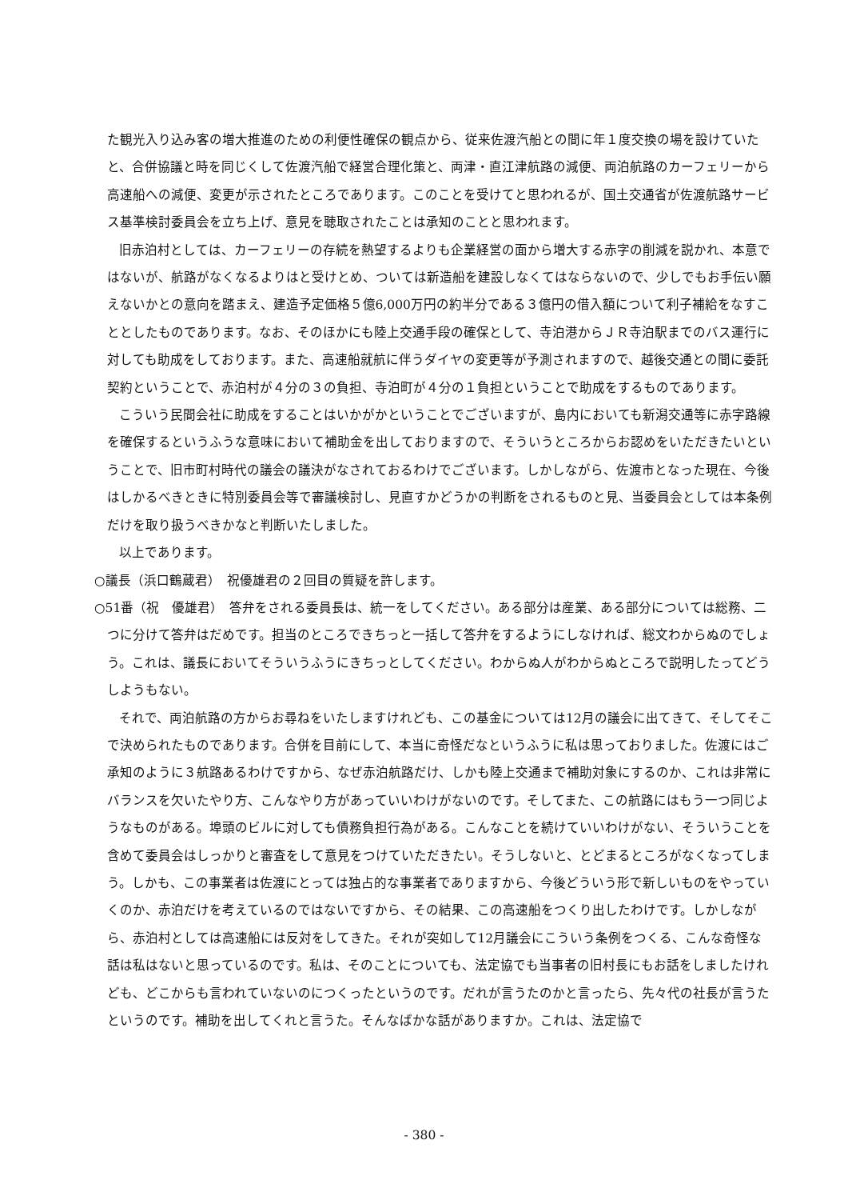た観光入り込み客の増大推進のための利便性確保の観点から、従来佐渡汽船との間に年１度交換の場を設けていたと、合併協議と時を同じくして佐渡汽船で経営合理化策と、両津・直江津航路の減便、両泊航路のカーフェリーから高速船への減便、変更が示されたところであります。このことを受けてと思われるが、国土交通省が佐渡航路サービス基準検討委員会を立ち上げ、意見を聴取されたことは承知のことと思われます。
旧赤泊村としては、カーフェリーの存続を熱望するよりも企業経営の面から増大する赤字の削減を説かれ、本意ではないが、航路がなくなるよりはと受けとめ、ついては新造船を建設しなくてはならないので、少しでもお手伝い願えないかとの意向を踏まえ、建造予定価格５億6,000万円の約半分である３億円の借入額について利子補給をなすこととしたものであります。なお、そのほかにも陸上交通手段の確保として、寺泊港からＪＲ寺泊駅までのバス運行に対しても助成をしております。また、高速船就航に伴うダイヤの変更等が予測されますので、越後交通との間に委託契約ということで、赤泊村が４分の３の負担、寺泊町が４分の１負担ということで助成をするものであります。
こういう民間会社に助成をすることはいかがかということでございますが、島内においても新潟交通等に赤字路線を確保するというふうな意味において補助金を出しておりますので、そういうところからお認めをいただきたいということで、旧市町村時代の議会の議決がなされておるわけでございます。しかしながら、佐渡市となった現在、今後はしかるべきときに特別委員会等で審議検討し、見直すかどうかの判断をされるものと見、当委員会としては本条例だけを取り扱うべきかなと判断いたしました。
以上であります。
○議長（浜口鶴蔵君）　祝優雄君の２回目の質疑を許します。
○51番（祝　優雄君）　答弁をされる委員長は、統一をしてください。ある部分は産業、ある部分については総務、二つに分けて答弁はだめです。担当のところできちっと一括して答弁をするようにしなければ、総文わからぬのでしょう。これは、議長においてそういうふうにきちっとしてください。わからぬ人がわからぬところで説明したってどうしようもない。
それで、両泊航路の方からお尋ねをいたしますけれども、この基金については12月の議会に出てきて、そしてそこで決められたものであります。合併を目前にして、本当に奇怪だなというふうに私は思っておりました。佐渡にはご承知のように３航路あるわけですから、なぜ赤泊航路だけ、しかも陸上交通まで補助対象にするのか、これは非常にバランスを欠いたやり方、こんなやり方があっていいわけがないのです。そしてまた、この航路にはもう一つ同じようなものがある。埠頭のビルに対しても債務負担行為がある。こんなことを続けていいわけがない、そういうことを含めて委員会はしっかりと審査をして意見をつけていただきたい。そうしないと、とどまるところがなくなってしまう。しかも、この事業者は佐渡にとっては独占的な事業者でありますから、今後どういう形で新しいものをやっていくのか、赤泊だけを考えているのではないですから、その結果、この高速船をつくり出したわけです。しかしながら、赤泊村としては高速船には反対をしてきた。それが突如して12月議会にこういう条例をつくる、こんな奇怪な話は私はないと思っているのです。私は、そのことについても、法定協でも当事者の旧村長にもお話をしましたけれども、どこからも言われていないのにつくったというのです。だれが言うたのかと言ったら、先々代の社長が言うたというのです。補助を出してくれと言うた。そんなばかな話がありますか。これは、法定協で
- 380 -